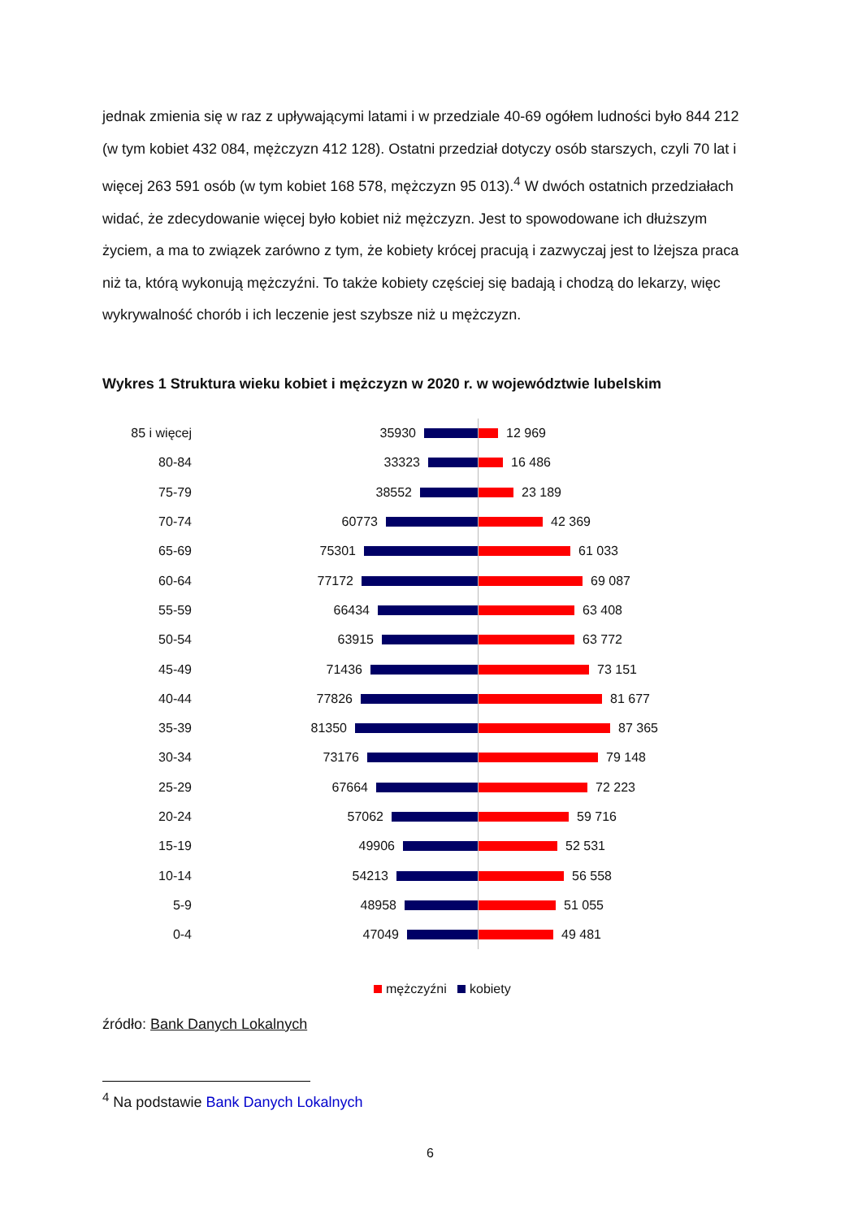jednak zmienia się w raz z upływającymi latami i w przedziale 40-69 ogółem ludności było 844 212 (w tym kobiet 432 084, mężczyzn 412 128). Ostatni przedział dotyczy osób starszych, czyli 70 lat i więcej 263 591 osób (w tym kobiet 168 578, mężczyzn 95 013).<sup>4</sup> W dwóch ostatnich przedziałach widać, że zdecydowanie więcej było kobiet niż mężczyzn. Jest to spowodowane ich dłuższym życiem, a ma to związek zarówno z tym, że kobiety krócej pracują i zazwyczaj jest to lżejsza praca niż ta, którą wykonują mężczyźni. To także kobiety częściej się badają i chodzą do lekarzy, więc wykrywalność chorób i ich leczenie jest szybsze niż u mężczyzn.
Wykres 1 Struktura wieku kobiet i mężczyzn w 2020 r. w województwie lubelskim
85 i więcej 35930
12 969
80-84 33323
16 486
75-79 38552
23 189
70-74 60773
42 369
65-69 75301
61 033
60-64 77172
69 087
55-59 66434
63 408
50-54 63915
63 772
45-49 71436
73 151
40-44 77826
81 677
35-39 81350
87 365
30-34 73176
79 148
25-29 67664
72 223
20-24 57062
59 716
15-19 49906
52 531
10-14 54213
56 558
5-9 48958
51 055
0-4 47049
49 481
mężczyźni kobiety
źródło: Bank Danych Lokalnych
<sup>4</sup> Na podstawie Bank Danych Lokalnych
6